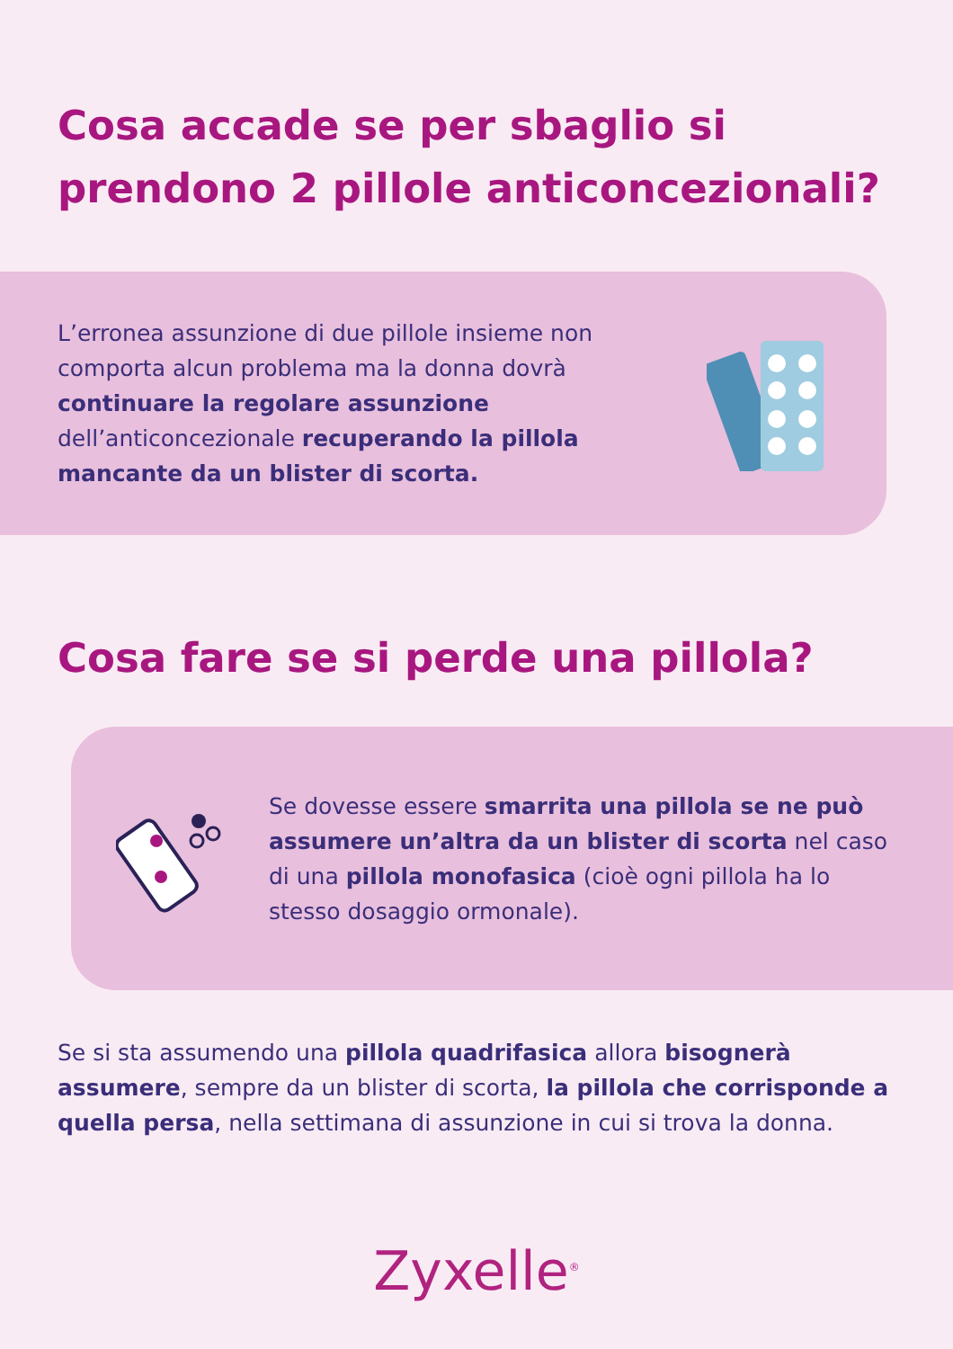Cosa accade se per sbaglio si prendono 2 pillole anticoncezionali?
L’erronea assunzione di due pillole insieme non comporta alcun problema ma la donna dovrà continuare la regolare assunzione dell’anticoncezionale recuperando la pillola mancante da un blister di scorta.
Cosa fare se si perde una pillola?
Se dovesse essere smarrita una pillola se ne può assumere un’altra da un blister di scorta nel caso di una pillola monofasica (cioè ogni pillola ha lo stesso dosaggio ormonale).
Se si sta assumendo una pillola quadrifasica allora bisognerà assumere, sempre da un blister di scorta, la pillola che corrisponde a quella persa, nella settimana di assunzione in cui si trova la donna.
Zyxelle<sup>®</sup>